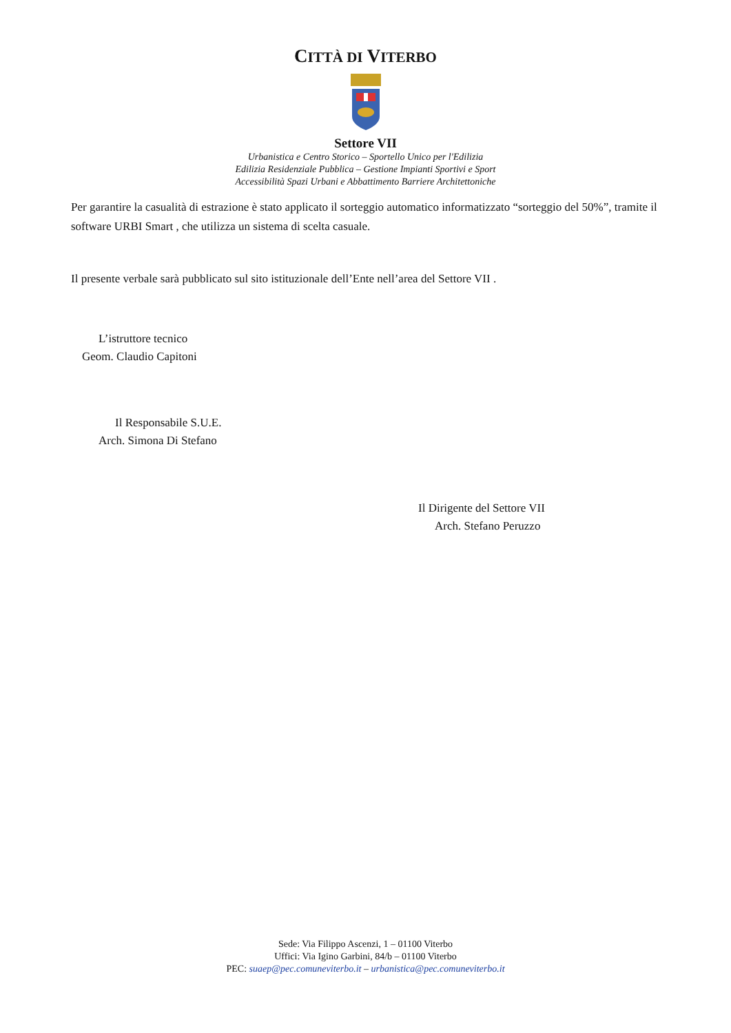CITTÀ DI VITERBO
Settore VII
Urbanistica e Centro Storico – Sportello Unico per l'Edilizia
Edilizia Residenziale Pubblica – Gestione Impianti Sportivi e Sport
Accessibilità Spazi Urbani e Abbattimento Barriere Architettoniche
Per garantire la casualità di estrazione è stato applicato il sorteggio automatico informatizzato “sorteggio del 50%”, tramite il software URBI Smart , che utilizza un sistema di scelta casuale.
Il presente verbale sarà pubblicato sul sito istituzionale dell’Ente nell’area del Settore VII .
L’istruttore tecnico
Geom. Claudio Capitoni
Il Responsabile S.U.E.
Arch. Simona Di Stefano
Il Dirigente del Settore VII
Arch. Stefano Peruzzo
Sede: Via Filippo Ascenzi, 1 – 01100 Viterbo
Uffici: Via Igino Garbini, 84/b – 01100 Viterbo
PEC: suaep@pec.comuneviterbo.it – urbanistica@pec.comuneviterbo.it